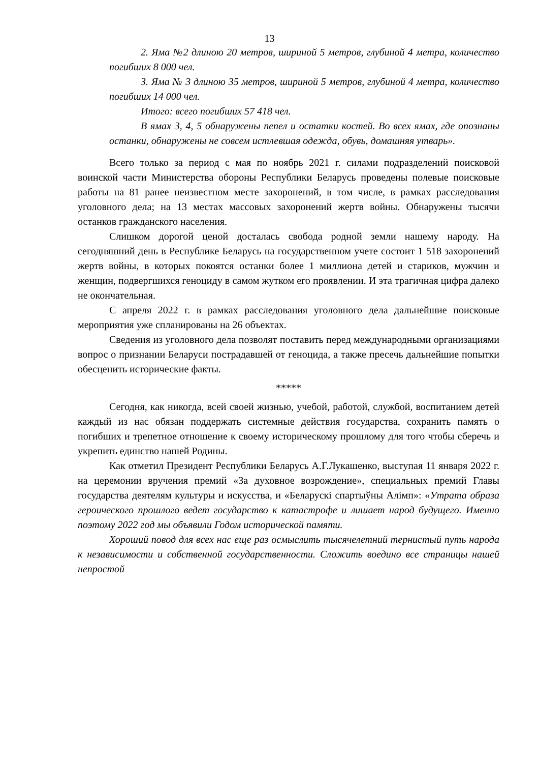13
2. Яма №2 длиною 20 метров, шириной 5 метров, глубиной 4 метра, количество погибших 8 000 чел.
3. Яма № 3 длиною 35 метров, шириной 5 метров, глубиной 4 метра, количество погибших 14 000 чел.
Итого: всего погибших 57 418 чел.
В ямах 3, 4, 5 обнаружены пепел и остатки костей. Во всех ямах, где опознаны останки, обнаружены не совсем истлевшая одежда, обувь, домашняя утварь».
Всего только за период с мая по ноябрь 2021 г. силами подразделений поисковой воинской части Министерства обороны Республики Беларусь проведены полевые поисковые работы на 81 ранее неизвестном месте захоронений, в том числе, в рамках расследования уголовного дела; на 13 местах массовых захоронений жертв войны. Обнаружены тысячи останков гражданского населения.
Слишком дорогой ценой досталась свобода родной земли нашему народу. На сегодняшний день в Республике Беларусь на государственном учете состоит 1 518 захоронений жертв войны, в которых покоятся останки более 1 миллиона детей и стариков, мужчин и женщин, подвергшихся геноциду в самом жутком его проявлении. И эта трагичная цифра далеко не окончательная.
С апреля 2022 г. в рамках расследования уголовного дела дальнейшие поисковые мероприятия уже спланированы на 26 объектах.
Сведения из уголовного дела позволят поставить перед международными организациями вопрос о признании Беларуси пострадавшей от геноцида, а также пресечь дальнейшие попытки обесценить исторические факты.
*****
Сегодня, как никогда, всей своей жизнью, учебой, работой, службой, воспитанием детей каждый из нас обязан поддержать системные действия государства, сохранить память о погибших и трепетное отношение к своему историческому прошлому для того чтобы сберечь и укрепить единство нашей Родины.
Как отметил Президент Республики Беларусь А.Г.Лукашенко, выступая 11 января 2022 г. на церемонии вручения премий «За духовное возрождение», специальных премий Главы государства деятелям культуры и искусства, и «Беларускі спартыўны Алімп»: «Утрата образа героического прошлого ведет государство к катастрофе и лишает народ будущего. Именно поэтому 2022 год мы объявили Годом исторической памяти.
Хороший повод для всех нас еще раз осмыслить тысячелетний тернистый путь народа к независимости и собственной государственности. Сложить воедино все страницы нашей непростой